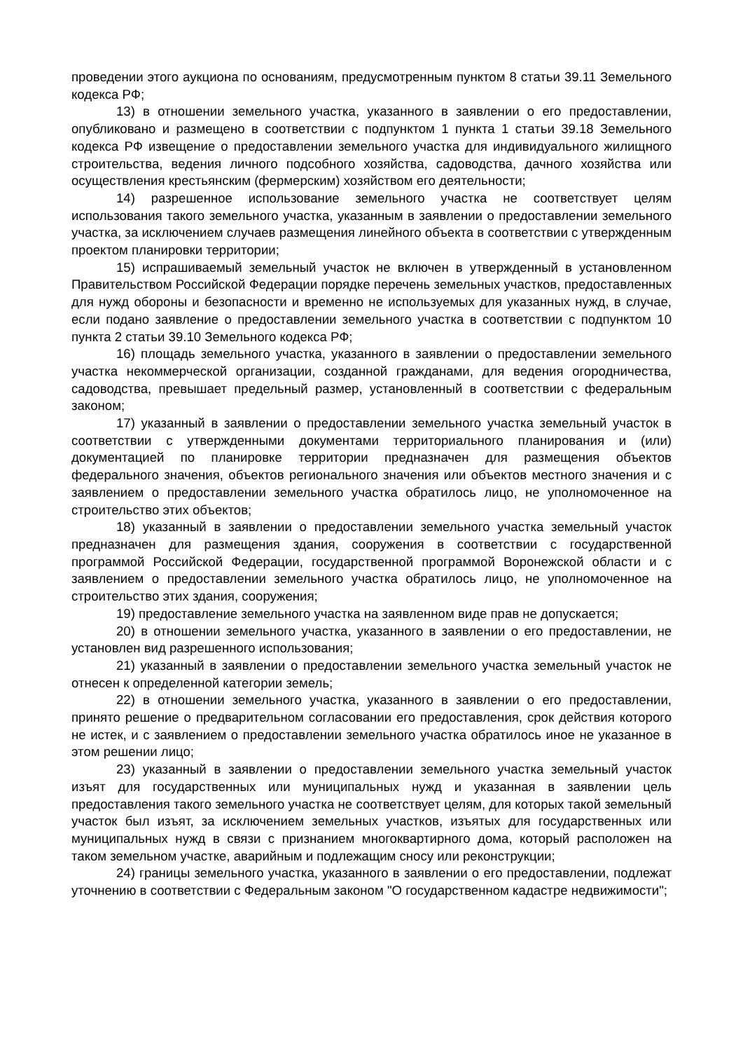проведении этого аукциона по основаниям, предусмотренным пунктом 8 статьи 39.11 Земельного кодекса РФ;
13) в отношении земельного участка, указанного в заявлении о его предоставлении, опубликовано и размещено в соответствии с подпунктом 1 пункта 1 статьи 39.18 Земельного кодекса РФ извещение о предоставлении земельного участка для индивидуального жилищного строительства, ведения личного подсобного хозяйства, садоводства, дачного хозяйства или осуществления крестьянским (фермерским) хозяйством его деятельности;
14) разрешенное использование земельного участка не соответствует целям использования такого земельного участка, указанным в заявлении о предоставлении земельного участка, за исключением случаев размещения линейного объекта в соответствии с утвержденным проектом планировки территории;
15) испрашиваемый земельный участок не включен в утвержденный в установленном Правительством Российской Федерации порядке перечень земельных участков, предоставленных для нужд обороны и безопасности и временно не используемых для указанных нужд, в случае, если подано заявление о предоставлении земельного участка в соответствии с подпунктом 10 пункта 2 статьи 39.10 Земельного кодекса РФ;
16) площадь земельного участка, указанного в заявлении о предоставлении земельного участка некоммерческой организации, созданной гражданами, для ведения огородничества, садоводства, превышает предельный размер, установленный в соответствии с федеральным законом;
17) указанный в заявлении о предоставлении земельного участка земельный участок в соответствии с утвержденными документами территориального планирования и (или) документацией по планировке территории предназначен для размещения объектов федерального значения, объектов регионального значения или объектов местного значения и с заявлением о предоставлении земельного участка обратилось лицо, не уполномоченное на строительство этих объектов;
18) указанный в заявлении о предоставлении земельного участка земельный участок предназначен для размещения здания, сооружения в соответствии с государственной программой Российской Федерации, государственной программой Воронежской области и с заявлением о предоставлении земельного участка обратилось лицо, не уполномоченное на строительство этих здания, сооружения;
19) предоставление земельного участка на заявленном виде прав не допускается;
20) в отношении земельного участка, указанного в заявлении о его предоставлении, не установлен вид разрешенного использования;
21) указанный в заявлении о предоставлении земельного участка земельный участок не отнесен к определенной категории земель;
22) в отношении земельного участка, указанного в заявлении о его предоставлении, принято решение о предварительном согласовании его предоставления, срок действия которого не истек, и с заявлением о предоставлении земельного участка обратилось иное не указанное в этом решении лицо;
23) указанный в заявлении о предоставлении земельного участка земельный участок изъят для государственных или муниципальных нужд и указанная в заявлении цель предоставления такого земельного участка не соответствует целям, для которых такой земельный участок был изъят, за исключением земельных участков, изъятых для государственных или муниципальных нужд в связи с признанием многоквартирного дома, который расположен на таком земельном участке, аварийным и подлежащим сносу или реконструкции;
24) границы земельного участка, указанного в заявлении о его предоставлении, подлежат уточнению в соответствии с Федеральным законом "О государственном кадастре недвижимости";